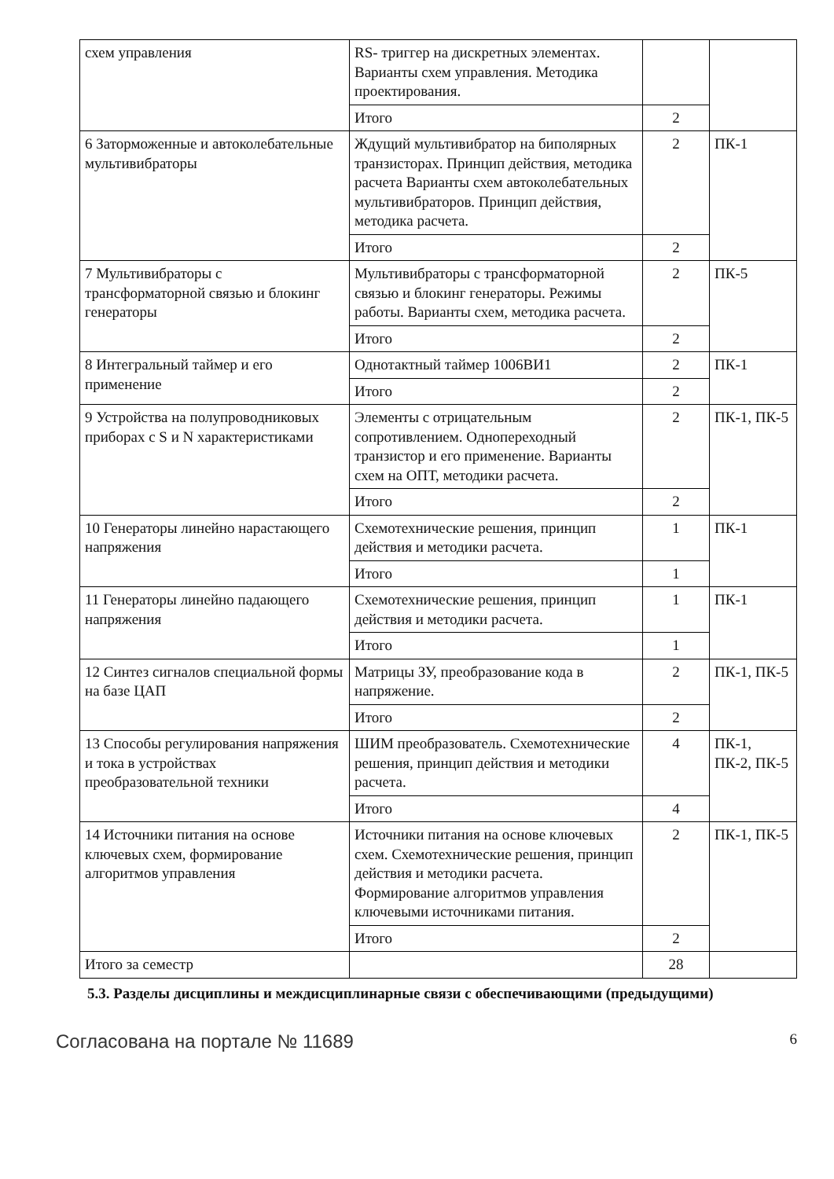| схем управления | RS- триггер на дискретных элементах. Варианты схем управления. Методика проектирования. | | |
| | Итого | 2 | |
| 6 Заторможенные и автоколебательные мультивибраторы | Ждущий мультивибратор на биполярных транзисторах. Принцип действия, методика расчета Варианты схем автоколебательных мультивибраторов. Принцип действия, методика расчета. | 2 | ПК-1 |
| | Итого | 2 | |
| 7 Мультивибраторы с трансформаторной связью и блокинг генераторы | Мультивибраторы с трансформаторной связью и блокинг генераторы. Режимы работы. Варианты схем, методика расчета. | 2 | ПК-5 |
| | Итого | 2 | |
| 8 Интегральный таймер и его применение | Однотактный таймер 1006ВИ1 | 2 | ПК-1 |
| | Итого | 2 | |
| 9 Устройства на полупроводниковых приборах с S и N характеристиками | Элементы с отрицательным сопротивлением. Однопереходный транзистор и его применение. Варианты схем на ОПТ, методики расчета. | 2 | ПК-1, ПК-5 |
| | Итого | 2 | |
| 10 Генераторы линейно нарастающего напряжения | Схемотехнические решения, принцип действия и методики расчета. | 1 | ПК-1 |
| | Итого | 1 | |
| 11 Генераторы линейно падающего напряжения | Схемотехнические решения, принцип действия и методики расчета. | 1 | ПК-1 |
| | Итого | 1 | |
| 12 Синтез сигналов специальной формы на базе ЦАП | Матрицы ЗУ, преобразование кода в напряжение. | 2 | ПК-1, ПК-5 |
| | Итого | 2 | |
| 13 Способы регулирования напряжения и тока в устройствах преобразовательной техники | ШИМ преобразователь. Схемотехнические решения, принцип действия и методики расчета. | 4 | ПК-1, ПК-2, ПК-5 |
| | Итого | 4 | |
| 14 Источники питания на основе ключевых схем, формирование алгоритмов управления | Источники питания на основе ключевых схем. Схемотехнические решения, принцип действия и методики расчета. Формирование алгоритмов управления ключевыми источниками питания. | 2 | ПК-1, ПК-5 |
| | Итого | 2 | |
| Итого за семестр | | 28 | |
5.3. Разделы дисциплины и междисциплинарные связи с обеспечивающими (предыдущими)
Согласована на портале № 11689 6